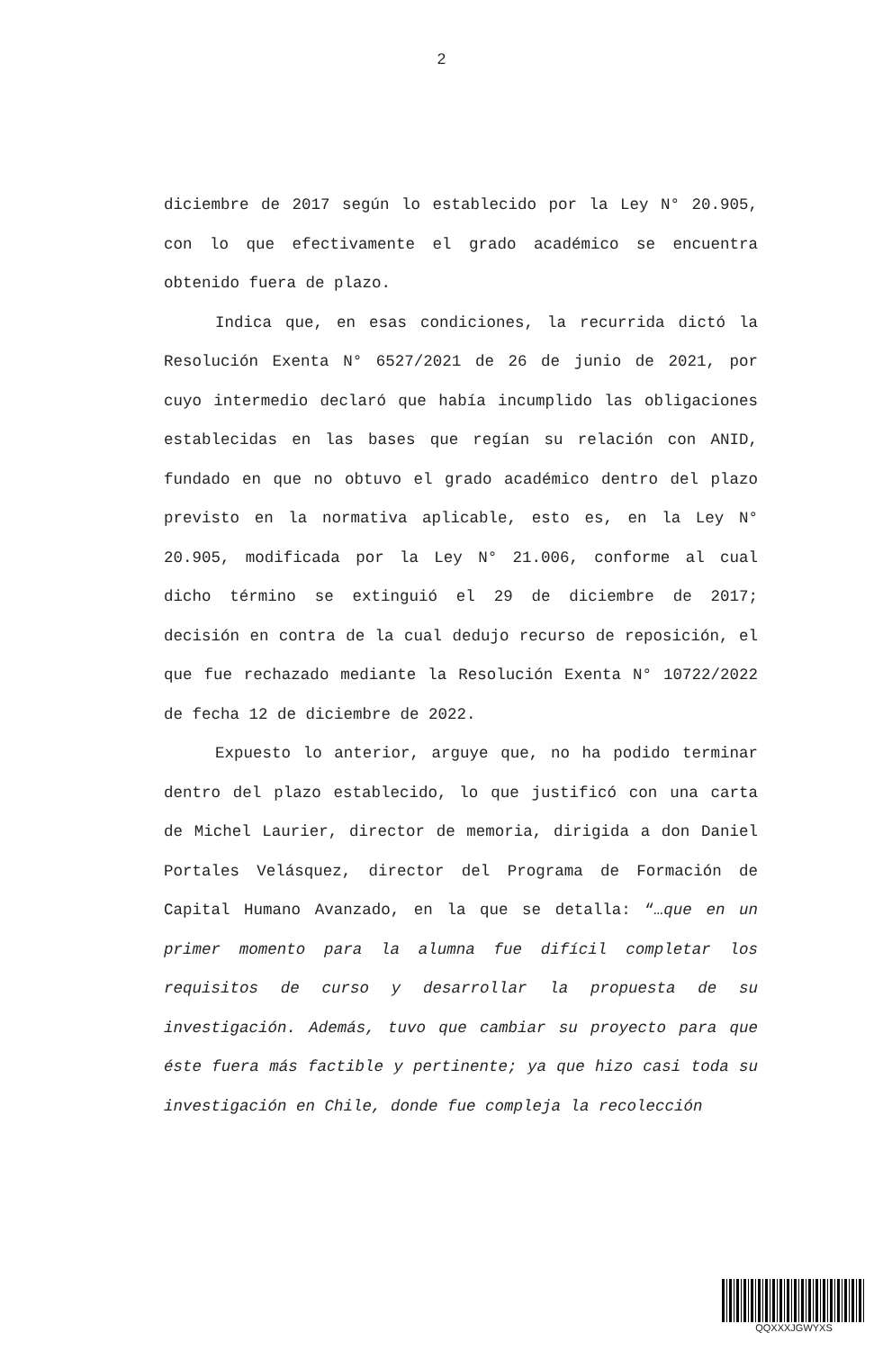2
diciembre de 2017 según lo establecido por la Ley N° 20.905, con lo que efectivamente el grado académico se encuentra obtenido fuera de plazo.
Indica que, en esas condiciones, la recurrida dictó la Resolución Exenta N° 6527/2021 de 26 de junio de 2021, por cuyo intermedio declaró que había incumplido las obligaciones establecidas en las bases que regían su relación con ANID, fundado en que no obtuvo el grado académico dentro del plazo previsto en la normativa aplicable, esto es, en la Ley N° 20.905, modificada por la Ley N° 21.006, conforme al cual dicho término se extinguió el 29 de diciembre de 2017; decisión en contra de la cual dedujo recurso de reposición, el que fue rechazado mediante la Resolución Exenta N° 10722/2022 de fecha 12 de diciembre de 2022.
Expuesto lo anterior, arguye que, no ha podido terminar dentro del plazo establecido, lo que justificó con una carta de Michel Laurier, director de memoria, dirigida a don Daniel Portales Velásquez, director del Programa de Formación de Capital Humano Avanzado, en la que se detalla: “…que en un primer momento para la alumna fue difícil completar los requisitos de curso y desarrollar la propuesta de su investigación. Además, tuvo que cambiar su proyecto para que éste fuera más factible y pertinente; ya que hizo casi toda su investigación en Chile, donde fue compleja la recolección
QQXXXJGWYXS